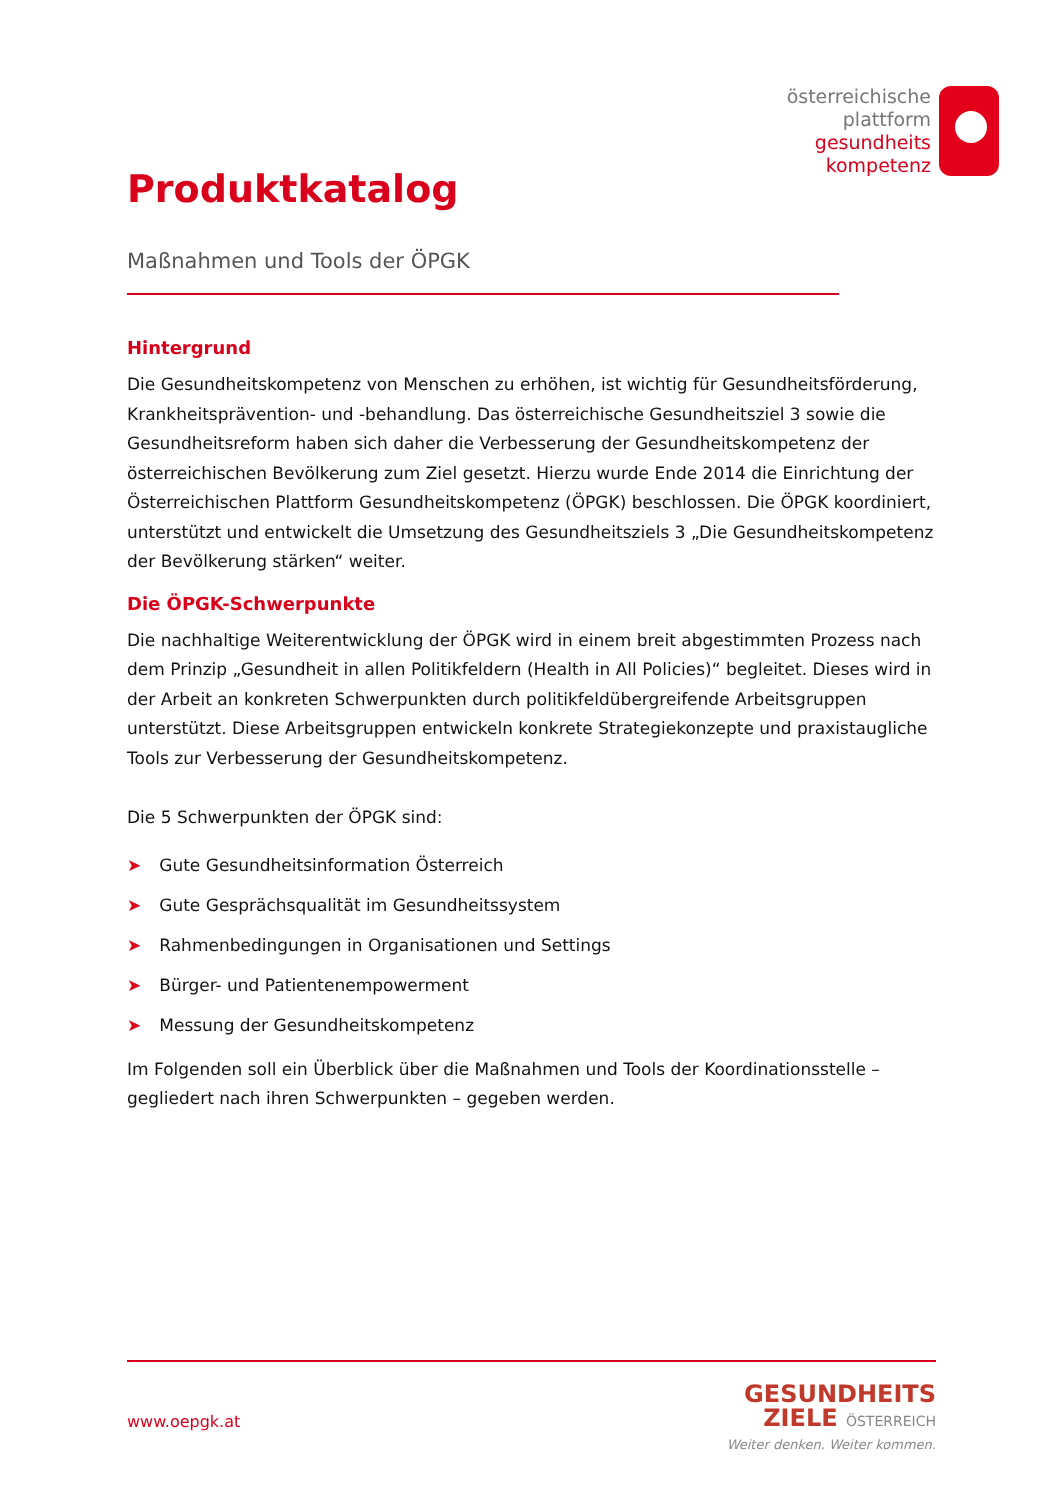österreichische
plattform
gesundheits
kompetenz
Produktkatalog
Maßnahmen und Tools der ÖPGK
Hintergrund
Die Gesundheitskompetenz von Menschen zu erhöhen, ist wichtig für Gesundheitsförderung, Krankheitsprävention- und -behandlung. Das österreichische Gesundheitsziel 3 sowie die Gesundheitsreform haben sich daher die Verbesserung der Gesundheitskompetenz der österreichischen Bevölkerung zum Ziel gesetzt. Hierzu wurde Ende 2014 die Einrichtung der Österreichischen Plattform Gesundheitskompetenz (ÖPGK) beschlossen. Die ÖPGK koordiniert, unterstützt und entwickelt die Umsetzung des Gesundheitsziels 3 „Die Gesundheitskompetenz der Bevölkerung stärken“ weiter.
Die ÖPGK-Schwerpunkte
Die nachhaltige Weiterentwicklung der ÖPGK wird in einem breit abgestimmten Prozess nach dem Prinzip „Gesundheit in allen Politikfeldern (Health in All Policies)“ begleitet. Dieses wird in der Arbeit an konkreten Schwerpunkten durch politikfeldübergreifende Arbeitsgruppen unterstützt. Diese Arbeitsgruppen entwickeln konkrete Strategiekonzepte und praxistaugliche Tools zur Verbesserung der Gesundheitskompetenz.
Die 5 Schwerpunkten der ÖPGK sind:
➤ Gute Gesundheitsinformation Österreich
➤ Gute Gesprächsqualität im Gesundheitssystem
➤ Rahmenbedingungen in Organisationen und Settings
➤ Bürger- und Patientenempowerment
➤ Messung der Gesundheitskompetenz
Im Folgenden soll ein Überblick über die Maßnahmen und Tools der Koordinationsstelle – gegliedert nach ihren Schwerpunkten – gegeben werden.
www.oepgk.at
GESUNDHEITS
ZIELE ÖSTERREICH
Weiter denken. Weiter kommen.